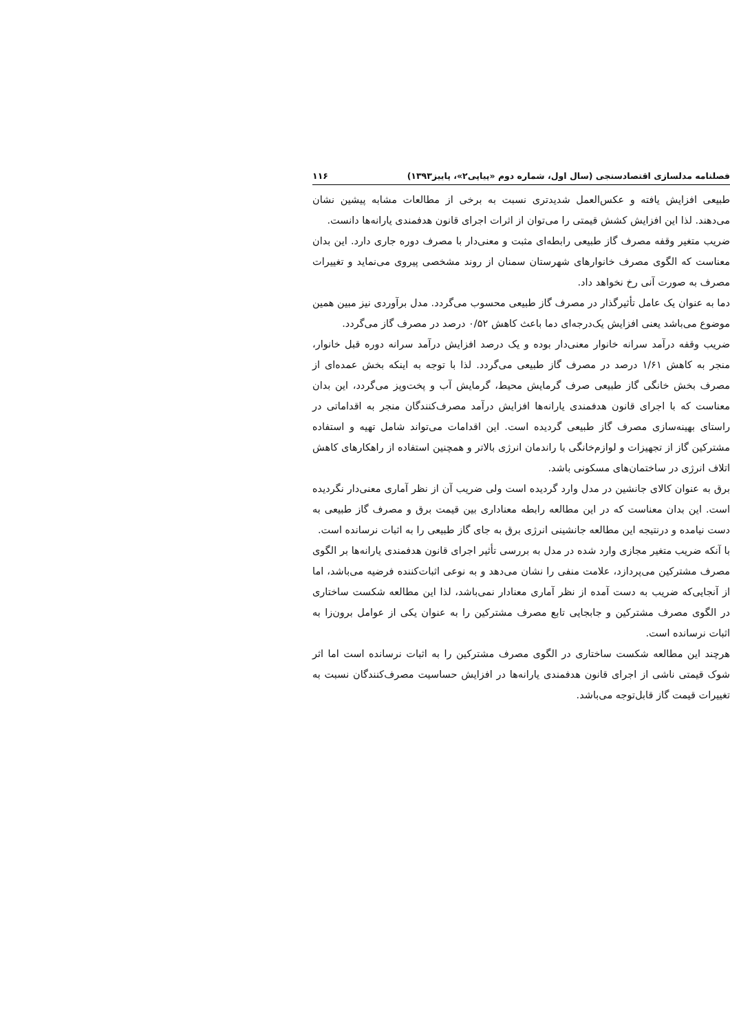فصلنامه مدلسازی اقتصادسنجی (سال اول، شماره دوم «پیاپی۲»، پاییز۱۳۹۳) ۱۱۶
طبیعی افزایش یافته و عکس‌العمل شدیدتری نسبت به برخی از مطالعات مشابه پیشین نشان می‌دهند. لذا این افزایش کشش قیمتی را می‌توان از اثرات اجرای قانون هدفمندی یارانه‌ها دانست.
ضریب متغیر وقفه مصرف گاز طبیعی رابطه‌ای مثبت و معنی‌دار با مصرف دوره جاری دارد. این بدان معناست که الگوی مصرف خانوارهای شهرستان سمنان از روند مشخصی پیروی می‌نماید و تغییرات مصرف به صورت آنی رخ نخواهد داد.
دما به عنوان یک عامل تأثیرگذار در مصرف گاز طبیعی محسوب می‌گردد. مدل برآوردی نیز مبین همین موضوع می‌باشد یعنی افزایش یک‌درجه‌ای دما باعث کاهش ۰/۵۲ درصد در مصرف گاز می‌گردد.
ضریب وقفه درآمد سرانه خانوار معنی‌دار بوده و یک درصد افزایش درآمد سرانه دوره قبل خانوار، منجر به کاهش ۱/۶۱ درصد در مصرف گاز طبیعی می‌گردد. لذا با توجه به اینکه بخش عمده‌ای از مصرف بخش خانگی گاز طبیعی صرف گرمایش محیط، گرمایش آب و پخت‌وپز می‌گردد، این بدان معناست که با اجرای قانون هدفمندی یارانه‌ها افزایش درآمد مصرف‌کنندگان منجر به اقداماتی در راستای بهینه‌سازی مصرف گاز طبیعی گردیده است. این اقدامات می‌تواند شامل تهیه و استفاده مشترکین گاز از تجهیزات و لوازم‌خانگی با راندمان انرژی بالاتر و همچنین استفاده از راهکارهای کاهش اتلاف انرژی در ساختمان‌های مسکونی باشد.
برق به عنوان کالای جانشین در مدل وارد گردیده است ولی ضریب آن از نظر آماری معنی‌دار نگردیده است. این بدان معناست که در این مطالعه رابطه معناداری بین قیمت برق و مصرف گاز طبیعی به دست نیامده و درنتیجه این مطالعه جانشینی انرژی برق به جای گاز طبیعی را به اثبات نرسانده است.
با آنکه ضریب متغیر مجازی وارد شده در مدل به بررسی تأثیر اجرای قانون هدفمندی یارانه‌ها بر الگوی مصرف مشترکین می‌پردازد، علامت منفی را نشان می‌دهد و به نوعی اثبات‌کننده فرضیه می‌باشد، اما از آنجایی‌که ضریب به دست آمده از نظر آماری معنادار نمی‌باشد، لذا این مطالعه شکست ساختاری در الگوی مصرف مشترکین و جابجایی تابع مصرف مشترکین را به عنوان یکی از عوامل برون‌زا به اثبات نرسانده است.
هرچند این مطالعه شکست ساختاری در الگوی مصرف مشترکین را به اثبات نرسانده است اما اثر شوک قیمتی ناشی از اجرای قانون هدفمندی یارانه‌ها در افزایش حساسیت مصرف‌کنندگان نسبت به تغییرات قیمت گاز قابل‌توجه می‌باشد.